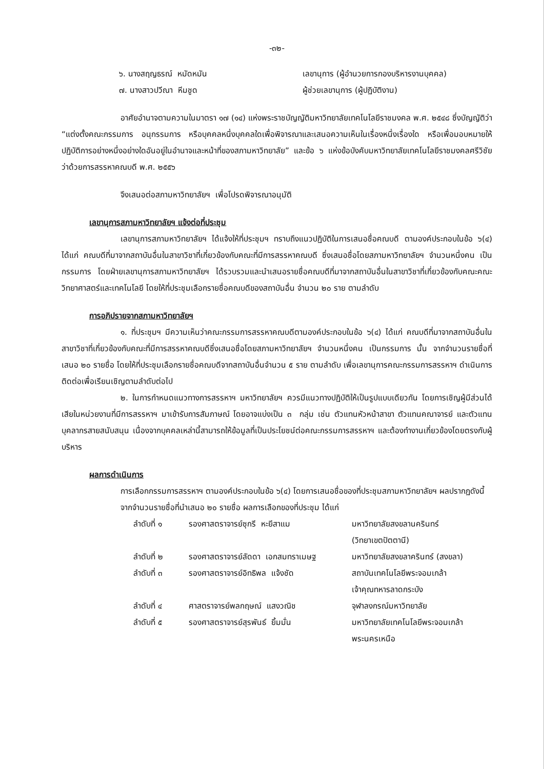-๓๒-
| ๖. นางสฤญธรณ์ หมัดหมัน | เลขานุการ (ผู้อำนวยการกองบริหารงานบุคคล) |
| ๗. นางสาวปวีณา หีมชูด | ผู้ช่วยเลขานุการ (ผู้ปฏิบัติงาน) |
อาศัยอำนาจตามความในมาตรา ๑๗ (๑๔) แห่งพระราชบัญญัติมหาวิทยาลัยเทคโนโลยีราชมงคล พ.ศ. ๒๕๔๘ ซึ่งบัญญัติว่า “แต่งตั้งคณะกรรมการ อนุกรรมการ หรือบุคคลหนึ่งบุคคลใดเพื่อพิจารณาและเสนอความเห็นในเรื่องหนึ่งเรื่องใด หรือเพื่อมอบหมายให้ปฏิบัติการอย่างหนึ่งอย่างใดอันอยู่ในอำนาจและหน้าที่ของสภามหาวิทยาลัย” และข้อ ๖ แห่งข้อบังคับมหาวิทยาลัยเทคโนโลยีราชมงคลศรีวิชัย ว่าด้วยการสรรหาคณบดี พ.ศ. ๒๕๕๖
จึงเสนอต่อสภามหาวิทยาลัยฯ เพื่อโปรดพิจารณาอนุมัติ
เลขานุการสภามหาวิทยาลัยฯ แจ้งต่อที่ประชุม
เลขานุการสภามหาวิทยาลัยฯ ได้แจ้งให้ที่ประชุมฯ ทราบถึงแนวปฏิบัติในการเสนอชื่อคณบดี ตามองค์ประกอบในข้อ ๖(๔) ได้แก่ คณบดีที่มาจากสถาบันอื่นในสาขาวิชาที่เกี่ยวข้องกับคณะที่มีการสรรหาคณบดี ซึ่งเสนอชื่อโดยสภามหาวิทยาลัยฯ จำนวนหนึ่งคน เป็นกรรมการ โดยฝ่ายเลขานุการสภามหาวิทยาลัยฯ ได้รวบรวมและนำเสนอรายชื่อคณบดีที่มาจากสถาบันอื่นในสาขาวิชาที่เกี่ยวข้องกับคณะคณะวิทยาศาสตร์และเทคโนโลยี โดยให้ที่ประชุมเลือกรายชื่อคณบดีของสถาบันอื่น จำนวน ๒๐ ราย ตามลำดับ
การอภิปรายจากสภามหาวิทยาลัยฯ
๑. ที่ประชุมฯ มีความเห็นว่าคณะกรรมการสรรหาคณบดีตามองค์ประกอบในข้อ ๖(๔) ได้แก่ คณบดีที่มาจากสถาบันอื่นในสาขาวิชาที่เกี่ยวข้องกับคณะที่มีการสรรหาคณบดีซึ่งเสนอชื่อโดยสภามหาวิทยาลัยฯ จำนวนหนึ่งคน เป็นกรรมการ นั้น จากจำนวนรายชื่อที่เสนอ ๒๐ รายชื่อ โดยให้ที่ประชุมเลือกรายชื่อคณบดีจากสถาบันอื่นจำนวน ๕ ราย ตามลำดับ เพื่อเลขานุการคณะกรรมการสรรหาฯ ดำเนินการติดต่อเพื่อเรียนเชิญตามลำดับต่อไป
๒. ในการกำหนดแนวทางการสรรหาฯ มหาวิทยาลัยฯ ควรมีแนวทางปฏิบัติให้เป็นรูปแบบเดียวกัน โดยการเชิญผู้มีส่วนได้เสียในหน่วยงานที่มีการสรรหาฯ มาเข้ารับการสัมภาษณ์ โดยอาจแบ่งเป็น ๓ กลุ่ม เช่น ตัวแทนหัวหน้าสาขา ตัวแทนคณาจารย์ และตัวแทนบุคลากรสายสนับสนุน เนื่องจากบุคคลเหล่านี้สามารถให้ข้อมูลที่เป็นประโยชน์ต่อคณะกรรมการสรรหาฯ และต้องทำงานเกี่ยวข้องโดยตรงกับผู้บริหาร
ผลการดำเนินการ
การเลือกกรรมการสรรหาฯ ตามองค์ประกอบในข้อ ๖(๔) โดยการเสนอชื่อของที่ประชุมสภามหาวิทยาลัยฯ ผลปรากฏดังนี้
จากจำนวนรายชื่อที่นำเสนอ ๒๐ รายชื่อ ผลการเลือกของที่ประชุม ได้แก่
| ลำดับที่ ๑ | รองศาสตราจารย์ซุกรี หะยีสาแม | มหาวิทยาลัยสงขลานครินทร์ (วิทยาเขตปัตตานี) |
| ลำดับที่ ๒ | รองศาสตราจารย์ลัดดา เอกสมทราเมษฐ | มหาวิทยาลัยสงขลาครินทร์ (สงขลา) |
| ลำดับที่ ๓ | รองศาสตราจารย์อิทธิพล แจ้งชัด | สถาบันเทคโนโลยีพระจอมเกล้า เจ้าคุณทหารลาดกระบัง |
| ลำดับที่ ๔ | ศาสตราจารย์พลกฤษณ์ แสงวณิช | จุฬาลงกรณ์มหาวิทยาลัย |
| ลำดับที่ ๕ | รองศาสตราจารย์สุรพันธ์ ยิ้มมั่น | มหาวิทยาลัยเทคโนโลยีพระจอมเกล้า พระนครเหนือ |